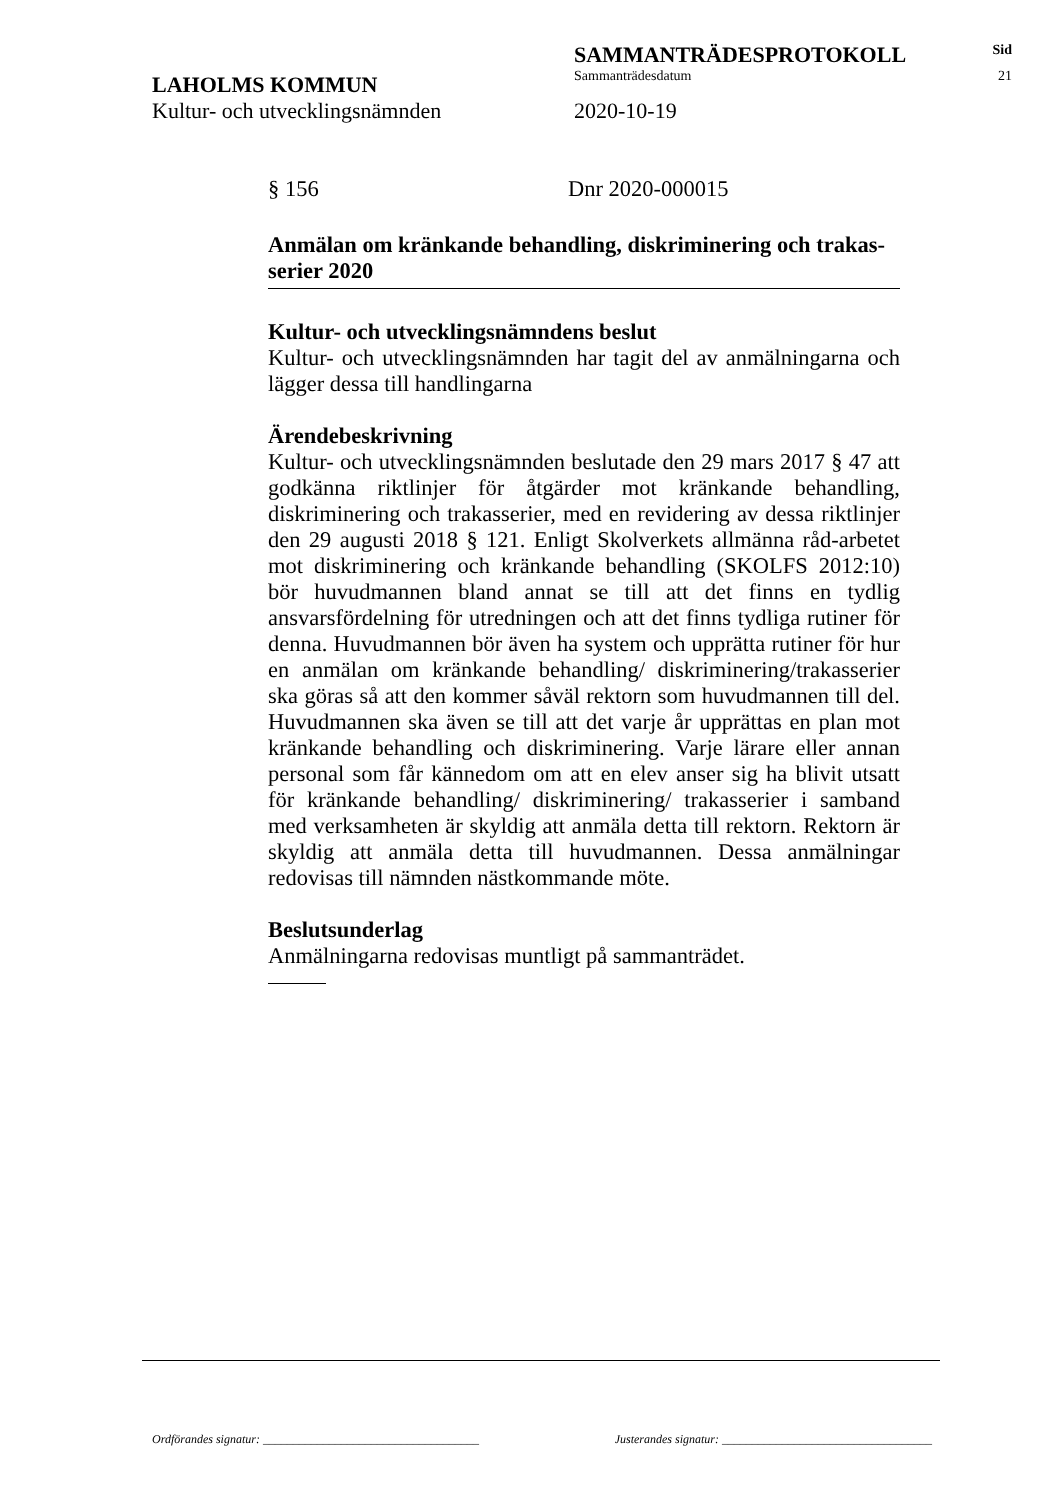SAMMANTRÄDESPROTOKOLL
Sid
LAHOLMS KOMMUN
Sammanträdesdatum 21
Kultur- och utvecklingsnämnden 2020-10-19
§ 156 Dnr 2020-000015
Anmälan om kränkande behandling, diskriminering och trakas­serier 2020
Kultur- och utvecklingsnämndens beslut
Kultur- och utvecklingsnämnden har tagit del av anmälningarna och lägger dessa till handlingarna
Ärendebeskrivning
Kultur- och utvecklingsnämnden beslutade den 29 mars 2017 § 47 att godkänna riktlinjer för åtgärder mot kränkande behandling, diskriminering och trakasserier, med en revidering av dessa riktlinjer den 29 augusti 2018 § 121. Enligt Skolverkets allmänna råd-arbetet mot diskriminering och kränkande behandling (SKOLFS 2012:10) bör huvudmannen bland annat se till att det finns en tydlig ansvarsfördelning för utredningen och att det finns tydliga rutiner för denna. Huvudmannen bör även ha system och upprätta rutiner för hur en anmälan om kränkande behandling/ diskriminering/trakasserier ska göras så att den kommer såväl rektorn som huvudmannen till del. Huvudmannen ska även se till att det varje år upprättas en plan mot kränkande behandling och diskriminering. Varje lärare eller annan personal som får kännedom om att en elev anser sig ha blivit utsatt för kränkande behandling/ diskriminering/ trakasserier i samband med verksamheten är skyldig att anmäla detta till rektorn. Rektorn är skyldig att anmäla detta till huvudmannen. Dessa anmälningar redovisas till nämnden nästkommande möte.
Beslutsunderlag
Anmälningarna redovisas muntligt på sammanträdet.
Ordförandes signatur: ____________________________________ Justerandes signatur: ___________________________________